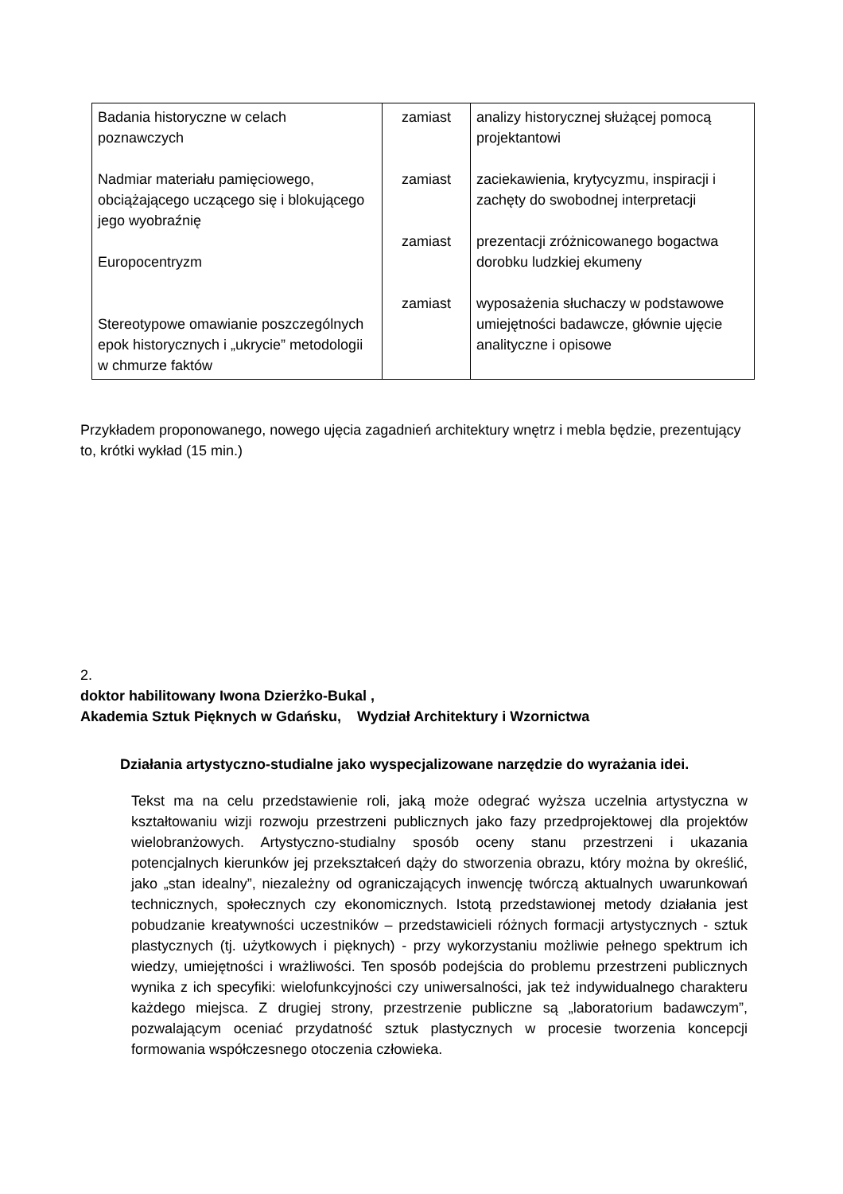| Badania historyczne w celach poznawczych Nadmiar materiału pamięciowego, obciążającego uczącego się i blokującego jego wyobraźnię Europocentryzm Stereotypowe omawianie poszczególnych epok historycznych i „ukrycie” metodologii w chmurze faktów | zamiast zamiast zamiast zamiast | analizy historycznej służącej pomocą projektantowi zaciekawienia, krytycyzmu, inspiracji i zachęty do swobodnej interpretacji prezentacji zróżnicowanego bogactwa dorobku ludzkiej ekumeny wyposażenia słuchaczy w podstawowe umiejętności badawcze, głównie ujęcie analityczne i opisowe |
Przykładem proponowanego, nowego ujęcia zagadnień architektury wnętrz i mebla będzie, prezentujący to, krótki wykład (15 min.)
2.
doktor habilitowany Iwona Dzierżko-Bukal ,
Akademia Sztuk Pięknych w Gdańsku, Wydział Architektury i Wzornictwa
Działania artystyczno-studialne jako wyspecjalizowane narzędzie do wyrażania idei.
Tekst ma na celu przedstawienie roli, jaką może odegrać wyższa uczelnia artystyczna w kształtowaniu wizji rozwoju przestrzeni publicznych jako fazy przedprojektowej dla projektów wielobranżowych. Artystyczno-studialny sposób oceny stanu przestrzeni i ukazania potencjalnych kierunków jej przekształceń dąży do stworzenia obrazu, który można by określić, jako „stan idealny”, niezależny od ograniczających inwencję twórczą aktualnych uwarunkowań technicznych, społecznych czy ekonomicznych. Istotą przedstawionej metody działania jest pobudzanie kreatywności uczestników – przedstawicieli różnych formacji artystycznych - sztuk plastycznych (tj. użytkowych i pięknych) - przy wykorzystaniu możliwie pełnego spektrum ich wiedzy, umiejętności i wrażliwości. Ten sposób podejścia do problemu przestrzeni publicznych wynika z ich specyfiki: wielofunkcyjności czy uniwersalności, jak też indywidualnego charakteru każdego miejsca. Z drugiej strony, przestrzenie publiczne są „laboratorium badawczym”, pozwalającym oceniać przydatność sztuk plastycznych w procesie tworzenia koncepcji formowania współczesnego otoczenia człowieka.